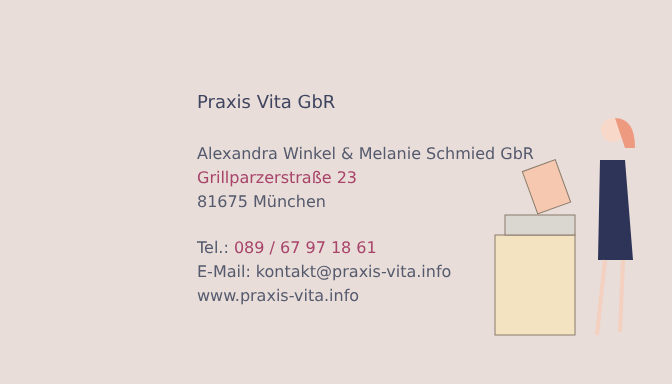Praxis Vita GbR
Alexandra Winkel & Melanie Schmied GbR
Grillparzerstraße 23
81675 München
Tel.: 089 / 67 97 18 61
E-Mail: kontakt@praxis-vita.info
www.praxis-vita.info